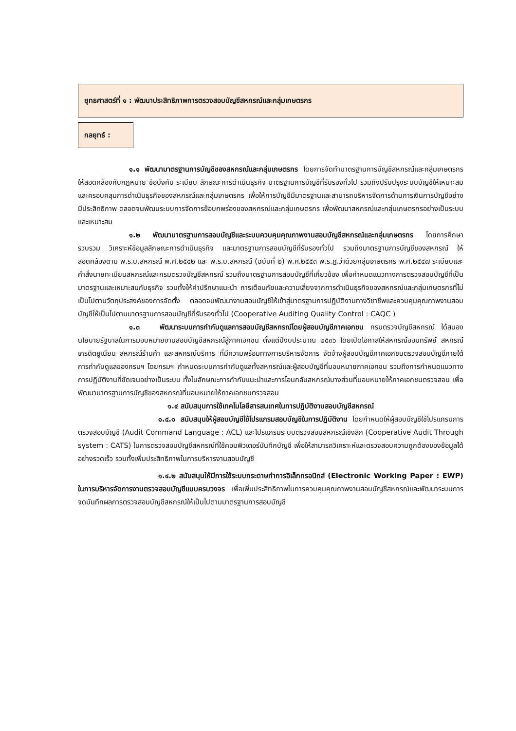ยุทธศาสตร์ที่ ๑ : พัฒนาประสิทธิภาพการตรวจสอบบัญชีสหกรณ์และกลุ่มเกษตรกร
กลยุทธ์ :
๑.๑ พัฒนามาตรฐานการบัญชีของสหกรณ์และกลุ่มเกษตรกร โดยการจัดทำมาตรฐานการบัญชีสหกรณ์และกลุ่มเกษตรกร ให้สอดคล้องกับกฎหมาย ข้อบังคับ ระเบียบ ลักษณะการดำเนินธุรกิจ มาตรฐานการบัญชีที่รับรองทั่วไป รวมถึงปรับปรุงระบบบัญชีให้เหมาะสมและครอบคลุมการดำเนินธุรกิจของสหกรณ์และกลุ่มเกษตรกร เพื่อให้การบัญชีมีมาตรฐานและสามารถบริหารจัดการด้านการเงินการบัญชีอย่างมีประสิทธิภาพ ตลอดจนพัฒนระบบการจัดการข้อบกพร่องของสหกรณ์และกลุ่มเกษตรกร เพื่อพัฒนาสหกรณ์และกลุ่มเกษตรกรอย่างเป็นระบบและเหมาะสม
๑.๒ พัฒนามาตรฐานการสอบบัญชีและระบบควบคุมคุณภาพงานสอบบัญชีสหกรณ์และกลุ่มเกษตรกร โดยการศึกษา รวบรวม วิเคราะห์ข้อมูลลักษณะการดำเนินธุรกิจ และมาตรฐานการสอบบัญชีที่รับรองทั่วไป รวมถึงมาตรฐานการบัญชีของสหกรณ์ ให้สอดคล้องตาม พ.ร.บ.สหกรณ์ พ.ศ.๒๕๔๒ และ พ.ร.บ.สหกรณ์ (ฉบับที่ ๒) พ.ศ.๒๕๕๓ พ.ร.ฎ.ว่าด้วยกลุ่มเกษตรกร พ.ศ.๒๕๔๗ ระเบียบและคำสั่งนายทะเบียนสหกรณ์และกรมตรวจบัญชีสหกรณ์ รวมถึงมาตรฐานการสอบบัญชีที่เกี่ยวข้อง เพื่อกำหนดแนวทางการตรวจสอบบัญชีที่เป็นมาตรฐานและเหมาะสมกับธุรกิจ รวมทั้งให้คำปรึกษาแนะนำ การเตือนภัยและความเสี่ยงจากการดำเนินธุรกิจของสหกรณ์และกลุ่มเกษตรกรที่ไม่เป็นไปตามวัตถุประสงค์ของการจัดตั้ง ตลอดจนพัฒนางานสอบบัญชีให้เข้าสู่มาตรฐานการปฏิบัติงานทางวิชาชีพและควบคุมคุณภาพงานสอบบัญชีให้เป็นไปตามมาตรฐานการสอบบัญชีที่รับรองทั่วไป (Cooperative Auditing Quality Control : CAQC )
๑.๓ พัฒนาระบบการกำกับดูแลการสอบบัญชีสหกรณ์โดยผู้สอบบัญชีภาคเอกชน กรมตรวจบัญชีสหกรณ์ ได้สนองนโยบายรัฐบาลในการมอบหมายงานสอบบัญชีสหกรณ์สู่ภาคเอกชน ตั้งแต่ปีงบประมาณ ๒๕๓๖ โดยเปิดโอกาสให้สหกรณ์ออมทรัพย์ สหกรณ์เครดิตยูเนียน สหกรณ์ร้านค้า และสหกรณ์บริการ ที่มีความพร้อมทางการบริหารจัดการ จัดจ้างผู้สอบบัญชีภาคเอกชนตรวจสอบบัญชีภายใต้การกำกับดูแลของกรมฯ โดยกรมฯ กำหนดระบบการกำกับดูแลทั้งสหกรณ์และผู้สอบบัญชีที่มอบหมายภาคเอกชน รวมถึงการกำหนดแนวทางการปฏิบัติงานที่ชัดเจนอย่างเป็นระบบ ทั้งในลักษณะการกำกับแนะนำและการโอนกลับสหกรณ์บางส่วนที่มอบหมายให้ภาคเอกชนตรวจสอบ เพื่อพัฒนามาตรฐานการบัญชีของสหกรณ์ที่มอบหมายให้ภาคเอกชนตรวจสอบ
๑.๔ สนับสนุนการใช้เทคโนโลยีสารสนเทศในการปฏิบัติงานสอบบัญชีสหกรณ์
๑.๔.๑ สนับสนุนให้ผู้สอบบัญชีใช้โปรแกรมสอบบัญชีในการปฏิบัติงาน โดยกำหนดให้ผู้สอบบัญชีใช้โปรแกรมการตรวจสอบบัญชี (Audit Command Language : ACL) และโปรแกรมระบบตรวจสอบสหกรณ์เชิงลึก (Cooperative Audit Through system : CATS) ในการตรวจสอบบัญชีสหกรณ์ที่ใช้คอมพิวเตอร์บันทึกบัญชี เพื่อให้สามารถวิเคราะห์และตรวจสอบความถูกต้องของข้อมูลได้อย่างรวดเร็ว รวมทั้งเพิ่มประสิทธิภาพในการบริหารงานสอบบัญชี
๑.๔.๒ สนับสนุนให้มีการใช้ระบบกระดาษทำการอิเล็กทรอนิกส์ (Electronic Working Paper : EWP) ในการบริหารจัดการงานตรวจสอบบัญชีแบบครบวงจร เพื่อเพิ่มประสิทธิภาพในการควบคุมคุณภาพงานสอบบัญชีสหกรณ์และพัฒนาระบบการจดบันทึกผลการตรวจสอบบัญชีสหกรณ์ให้เป็นไปตามมาตรฐานการสอบบัญชี